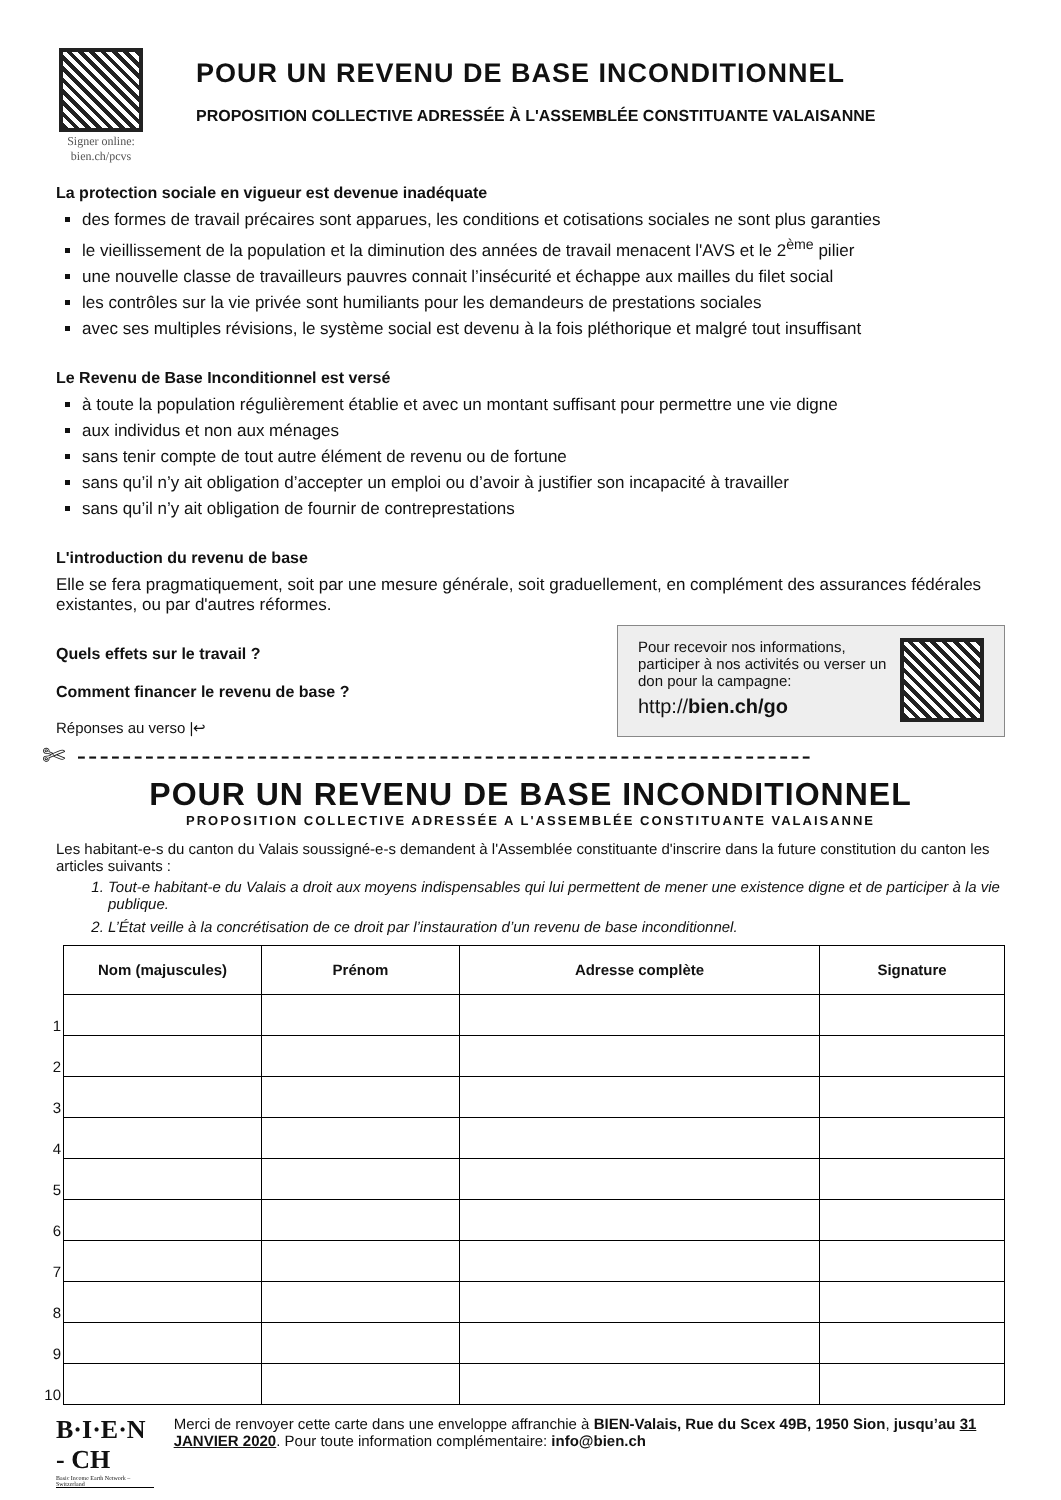Signer online:
bien.ch/pcvs
POUR UN REVENU DE BASE INCONDITIONNEL
PROPOSITION COLLECTIVE ADRESSÉE À L'ASSEMBLÉE CONSTITUANTE VALAISANNE
La protection sociale en vigueur est devenue inadéquate
des formes de travail précaires sont apparues, les conditions et cotisations sociales ne sont plus garanties
le vieillissement de la population et la diminution des années de travail menacent l'AVS et le 2<sup>ème</sup> pilier
une nouvelle classe de travailleurs pauvres connait l’insécurité et échappe aux mailles du filet social
les contrôles sur la vie privée sont humiliants pour les demandeurs de prestations sociales
avec ses multiples révisions, le système social est devenu à la fois pléthorique et malgré tout insuffisant
Le Revenu de Base Inconditionnel est versé
à toute la population régulièrement établie et avec un montant suffisant pour permettre une vie digne
aux individus et non aux ménages
sans tenir compte de tout autre élément de revenu ou de fortune
sans qu’il n’y ait obligation d’accepter un emploi ou d’avoir à justifier son incapacité à travailler
sans qu’il n’y ait obligation de fournir de contreprestations
L'introduction du revenu de base
Elle se fera pragmatiquement, soit par une mesure générale, soit graduellement, en complément des assurances fédérales existantes, ou par d'autres réformes.
Quels effets sur le travail ?
Comment financer le revenu de base ?
Réponses au verso |↩
Pour recevoir nos informations, participer à nos activités ou verser un don pour la campagne:
http://bien.ch/go
✄ -----------------------------------------------------------------
POUR UN REVENU DE BASE INCONDITIONNEL
PROPOSITION COLLECTIVE ADRESSÉE A L'ASSEMBLÉE CONSTITUANTE VALAISANNE
Les habitant-e-s du canton du Valais soussigné-e-s demandent à l'Assemblée constituante d'inscrire dans la future constitution du canton les articles suivants :
1. Tout-e habitant-e du Valais a droit aux moyens indispensables qui lui permettent de mener une existence digne et de participer à la vie publique.
2. L’État veille à la concrétisation de ce droit par l’instauration d’un revenu de base inconditionnel.
| | Nom (majuscules) | Prénom | Adresse complète | Signature |
| --- | --- | --- | --- | --- |
| 1 | | | | |
| 2 | | | | |
| 3 | | | | |
| 4 | | | | |
| 5 | | | | |
| 6 | | | | |
| 7 | | | | |
| 8 | | | | |
| 9 | | | | |
| 10 | | | | |
B·I·E·N - CH
Basic Income Earth Network – Switzerland
Merci de renvoyer cette carte dans une enveloppe affranchie à BIEN-Valais, Rue du Scex 49B, 1950 Sion, jusqu’au 31 JANVIER 2020. Pour toute information complémentaire: info@bien.ch